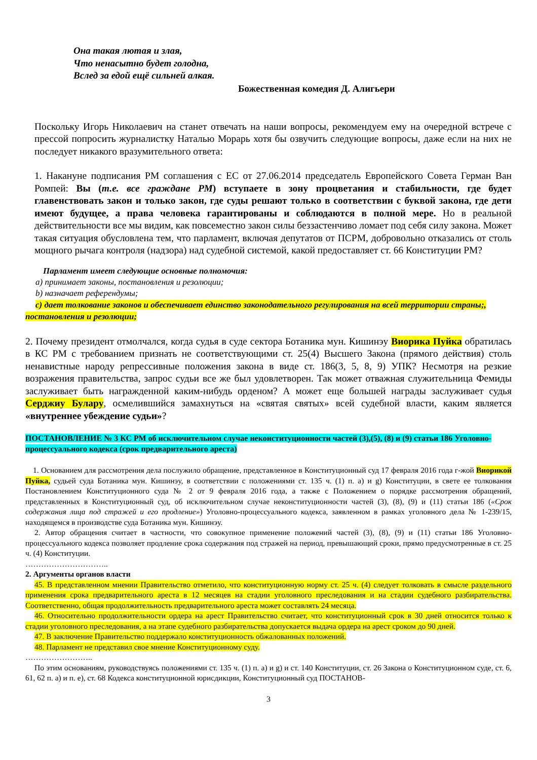Она такая лютая и злая,
Что ненасытно будет голодна,
Вслед за едой ещё сильней алкая.
Божественная комедия Д. Алигьери
Поскольку Игорь Николаевич на станет отвечать на наши вопросы, рекомендуем ему на очередной встрече с прессой попросить журналистку Наталью Морарь хотя бы озвучить следующие вопросы, даже если на них не последует никакого вразумительного ответа:
1. Накануне подписания РМ соглашения с ЕС от 27.06.2014 председатель Европейского Совета Герман Ван Ромпей: Вы (т.е. все граждане РМ) вступаете в зону процветания и стабильности, где будет главенствовать закон и только закон, где суды решают только в соответствии с буквой закона, где дети имеют будущее, а права человека гарантированы и соблюдаются в полной мере. Но в реальной действительности все мы видим, как повсеместно закон силы беззастенчиво ломает под себя силу закона. Может такая ситуация обусловлена тем, что парламент, включая депутатов от ПСРМ, добровольно отказались от столь мощного рычага контроля (надзора) над судебной системой, какой предоставляет ст. 66 Конституции РМ?
Парламент имеет следующие основные полномочия:
a) принимает законы, постановления и резолюции;
b) назначает референдумы;
c) дает толкование законов и обеспечивает единство законодательного регулирования на всей территории страны;, постановления и резолюции;
2. Почему президент отмолчался, когда судья в суде сектора Ботаника мун. Кишинэу Виорика Пуйка обратилась в КС РМ с требованием признать не соответствующими ст. 25(4) Высшего Закона (прямого действия) столь ненавистные народу репрессивные положения закона в виде ст. 186(3, 5, 8, 9) УПК? Несмотря на резкие возражения правительства, запрос судьи все же был удовлетворен. Так может отважная служительница Фемиды заслуживает быть награжденной каким-нибудь орденом? А может еще большей награды заслуживает судья Серджиу Булару, осмелившийся замахнуться на «святая святых» всей судебной власти, каким является «внутреннее убеждение судьи»?
ПОСТАНОВЛЕНИЕ № 3 КС РМ об исключительном случае неконституционности частей (3),(5), (8) и (9) статьи 186 Уголовно-процессуального кодекса (срок предварительного ареста)
1. Основанием для рассмотрения дела послужило обращение, представленное в Конституционный суд 17 февраля 2016 года г-жой Виорикой Пуйка, судьей суда Ботаника мун. Кишинэу, в соответствии с положениями ст. 135 ч. (1) п. a) и g) Конституции, в свете ее толкования Постановлением Конституционного суда № 2 от 9 февраля 2016 года, а также с Положением о порядке рассмотрения обращений, представленных в Конституционный суд, об исключительном случае неконституционности частей (3), (8), (9) и (11) статьи 186 («Срок содержания лица под стражей и его продление») Уголовно-процессуального кодекса, заявленном в рамках уголовного дела № 1-239/15, находящемся в производстве суда Ботаника мун. Кишинэу.
2. Автор обращения считает в частности, что совокупное применение положений частей (3), (8), (9) и (11) статьи 186 Уголовно-процессуального кодекса позволяет продление срока содержания под стражей на период, превышающий сроки, прямо предусмотренные в ст. 25 ч. (4) Конституции.
…………………………..
2. Аргументы органов власти
45. В представленном мнении Правительство отметило, что конституционную норму ст. 25 ч. (4) следует толковать в смысле раздельного применения срока предварительного ареста в 12 месяцев на стадии уголовного преследования и на стадии судебного разбирательства. Соответственно, общая продолжительность предварительного ареста может составлять 24 месяца.
46. Относительно продолжительности ордера на арест Правительство считает, что конституционный срок в 30 дней относится только к стадии уголовного преследования, а на этапе судебного разбирательства допускается выдача ордера на арест сроком до 90 дней.
47. В заключение Правительство поддержало конституционность обжалованных положений.
48. Парламент не представил свое мнение Конституционному суду.
……………………..
По этим основаниям, руководствуясь положениями ст. 135 ч. (1) п. a) и g) и ст. 140 Конституции, ст. 26 Закона о Конституционном суде, ст. 6, 61, 62 п. a) и п. e), ст. 68 Кодекса конституционной юрисдикции, Конституционный суд ПОСТАНОВ-
3